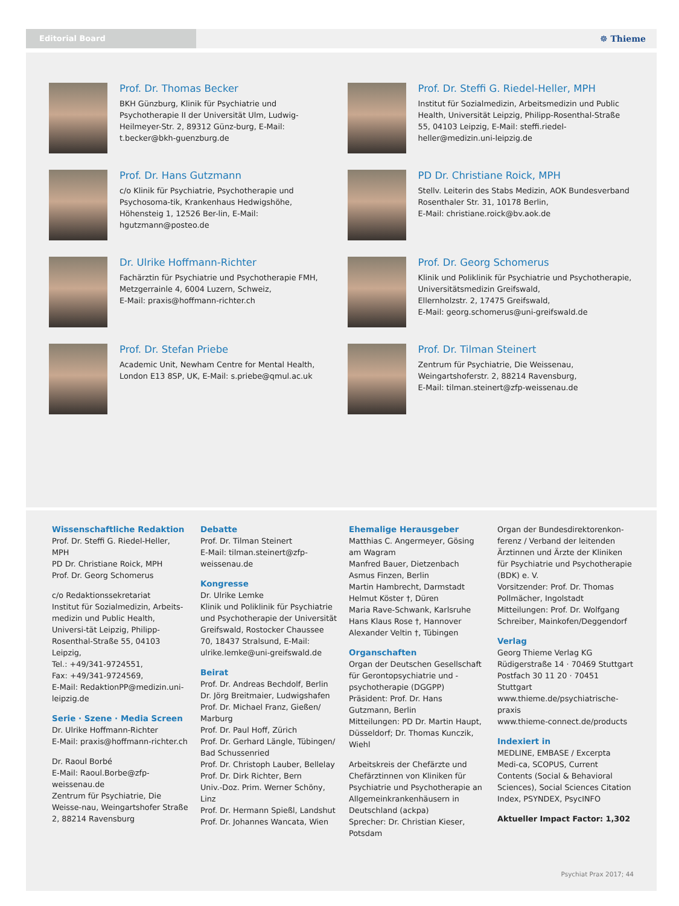Editorial Board
☸ Thieme
Prof. Dr. Thomas Becker
BKH Günzburg, Klinik für Psychiatrie und Psychotherapie II der Universität Ulm, Ludwig-Heilmeyer-Str. 2, 89312 Günz-burg, E-Mail: t.becker@bkh-guenzburg.de
Prof. Dr. Steffi G. Riedel-Heller, MPH
Institut für Sozialmedizin, Arbeitsmedizin und Public Health, Universität Leipzig, Philipp-Rosenthal-Straße 55, 04103 Leipzig, E-Mail: steffi.riedel-heller@medizin.uni-leipzig.de
Prof. Dr. Hans Gutzmann
c/o Klinik für Psychiatrie, Psychotherapie und Psychosoma-tik, Krankenhaus Hedwigshöhe, Höhensteig 1, 12526 Ber-lin, E-Mail: hgutzmann@posteo.de
PD Dr. Christiane Roick, MPH
Stellv. Leiterin des Stabs Medizin, AOK Bundesverband
Rosenthaler Str. 31, 10178 Berlin,
E-Mail: christiane.roick@bv.aok.de
Dr. Ulrike Hoffmann-Richter
Fachärztin für Psychiatrie und Psychotherapie FMH,
Metzgerrainle 4, 6004 Luzern, Schweiz,
E-Mail: praxis@hoffmann-richter.ch
Prof. Dr. Georg Schomerus
Klinik und Poliklinik für Psychiatrie und Psychotherapie,
Universitätsmedizin Greifswald,
Ellernholzstr. 2, 17475 Greifswald,
E-Mail: georg.schomerus@uni-greifswald.de
Prof. Dr. Stefan Priebe
Academic Unit, Newham Centre for Mental Health,
London E13 8SP, UK, E-Mail: s.priebe@qmul.ac.uk
Prof. Dr. Tilman Steinert
Zentrum für Psychiatrie, Die Weissenau,
Weingartshoferstr. 2, 88214 Ravensburg,
E-Mail: tilman.steinert@zfp-weissenau.de
Wissenschaftliche Redaktion
Prof. Dr. Steffi G. Riedel-Heller, MPH
PD Dr. Christiane Roick, MPH
Prof. Dr. Georg Schomerus
c/o Redaktionssekretariat
Institut für Sozialmedizin, Arbeits-medizin und Public Health, Universi-tät Leipzig, Philipp-Rosenthal-Straße 55, 04103 Leipzig,
Tel.: +49/341-9724551,
Fax: +49/341-9724569,
E-Mail: RedaktionPP@medizin.uni-leipzig.de
Serie · Szene · Media Screen
Dr. Ulrike Hoffmann-Richter
E-Mail: praxis@hoffmann-richter.ch
Dr. Raoul Borbé
E-Mail: Raoul.Borbe@zfp-weissenau.de
Zentrum für Psychiatrie, Die Weisse-nau, Weingartshofer Straße 2, 88214 Ravensburg
Debatte
Prof. Dr. Tilman Steinert
E-Mail: tilman.steinert@zfp-weissenau.de
Kongresse
Dr. Ulrike Lemke
Klinik und Poliklinik für Psychiatrie und Psychotherapie der Universität Greifswald, Rostocker Chaussee 70, 18437 Stralsund, E-Mail: ulrike.lemke@uni-greifswald.de
Beirat
Prof. Dr. Andreas Bechdolf, Berlin
Dr. Jörg Breitmaier, Ludwigshafen
Prof. Dr. Michael Franz, Gießen/ Marburg
Prof. Dr. Paul Hoff, Zürich
Prof. Dr. Gerhard Längle, Tübingen/ Bad Schussenried
Prof. Dr. Christoph Lauber, Bellelay
Prof. Dr. Dirk Richter, Bern
Univ.-Doz. Prim. Werner Schöny, Linz
Prof. Dr. Hermann Spießl, Landshut
Prof. Dr. Johannes Wancata, Wien
Ehemalige Herausgeber
Matthias C. Angermeyer, Gösing am Wagram
Manfred Bauer, Dietzenbach
Asmus Finzen, Berlin
Martin Hambrecht, Darmstadt
Helmut Köster †, Düren
Maria Rave-Schwank, Karlsruhe
Hans Klaus Rose †, Hannover
Alexander Veltin †, Tübingen
Organschaften
Organ der Deutschen Gesellschaft für Gerontopsychiatrie und -psychotherapie (DGGPP)
Präsident: Prof. Dr. Hans Gutzmann, Berlin
Mitteilungen: PD Dr. Martin Haupt, Düsseldorf; Dr. Thomas Kunczik, Wiehl
Arbeitskreis der Chefärzte und Chefärztinnen von Kliniken für Psychiatrie und Psychotherapie an Allgemeinkrankenhäusern in Deutschland (ackpa)
Sprecher: Dr. Christian Kieser, Potsdam
Organ der Bundesdirektorenkon-ferenz / Verband der leitenden Ärztinnen und Ärzte der Kliniken für Psychiatrie und Psychotherapie (BDK) e. V.
Vorsitzender: Prof. Dr. Thomas Pollmächer, Ingolstadt
Mitteilungen: Prof. Dr. Wolfgang Schreiber, Mainkofen/Deggendorf
Verlag
Georg Thieme Verlag KG
Rüdigerstraße 14 · 70469 Stuttgart
Postfach 30 11 20 · 70451 Stuttgart
www.thieme.de/psychiatrische-praxis
www.thieme-connect.de/products
Indexiert in
MEDLINE, EMBASE / Excerpta Medi-ca, SCOPUS, Current Contents (Social & Behavioral Sciences), Social Sciences Citation Index, PSYNDEX, PsycINFO
Aktueller Impact Factor: 1,302
Psychiat Prax 2017; 44